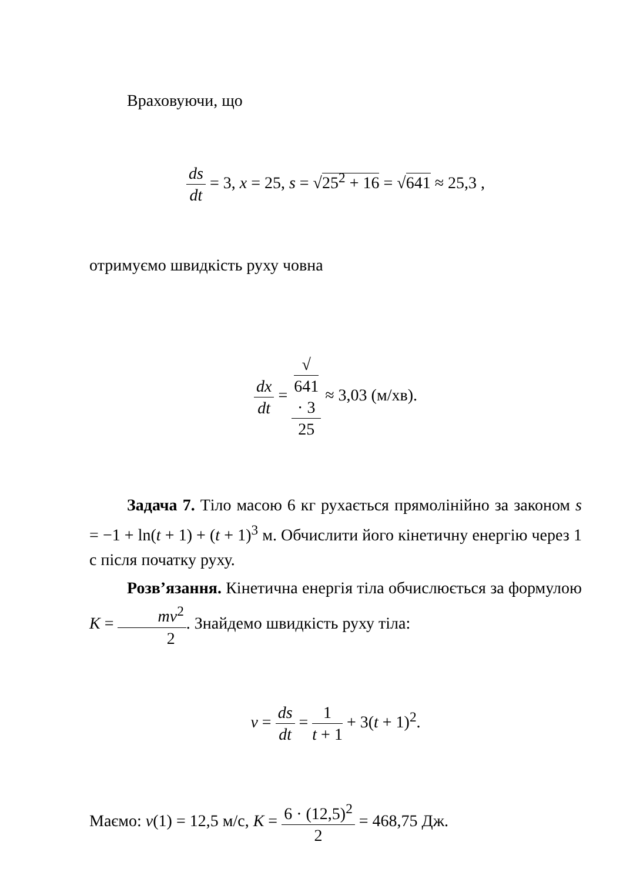Враховуючи, що
ds dt = 3, x = 25, s = √25<sup>2</sup> + 16 = √641 ≈ 25,3 ,
отримуємо швидкість руху човна
dx dt = √
641
· 3 25 ≈ 3,03 (м/хв).
Задача 7. Тіло масою 6 кг рухається прямолінійно за законом s = −1 + ln(t + 1) + (t + 1)<sup>3</sup> м. Обчислити його кінетичну енергію через 1 с після початку руху.
Розв’язання. Кінетична енергія тіла обчислюється за формулою K = mv<sup>2</sup> 2. Знайдемо швидкість руху тіла:
v = ds dt = 1 t + 1 + 3(t + 1)<sup>2</sup>.
Маємо: v(1) = 12,5 м/с, K = 6 · (12,5)<sup>2</sup> 2 = 468,75 Дж.